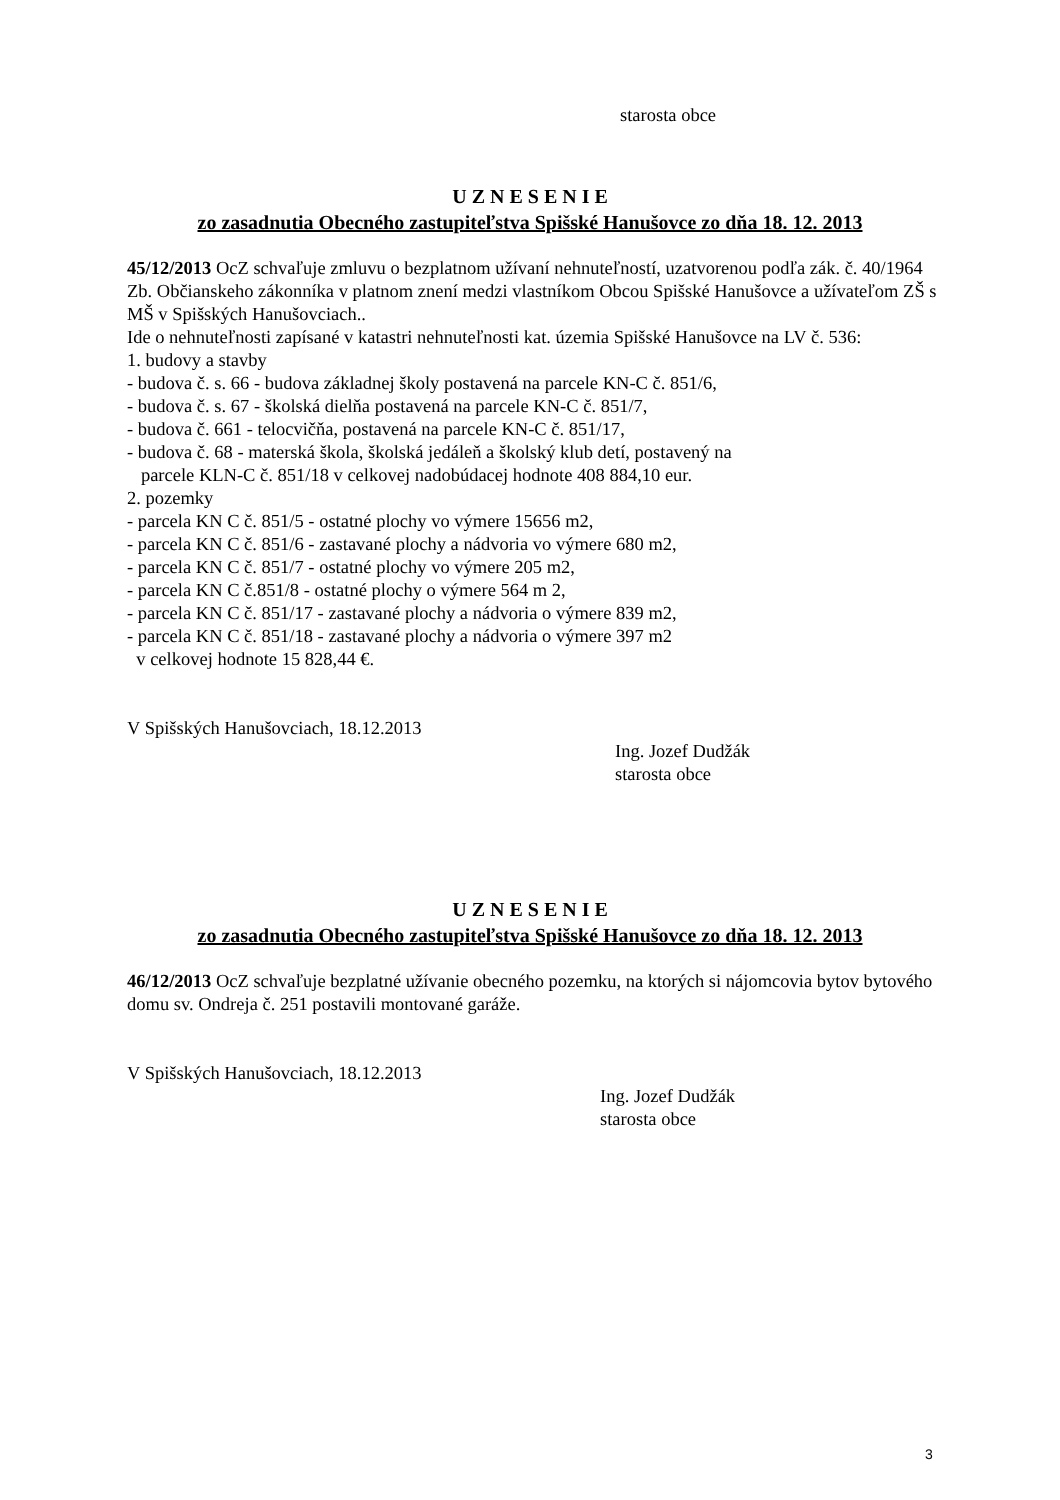starosta obce
U Z N E S E N I E
zo zasadnutia Obecného zastupiteľstva Spišské Hanušovce zo dňa 18. 12. 2013
45/12/2013 OcZ schvaľuje zmluvu o bezplatnom užívaní nehnuteľností, uzatvorenou podľa zák. č. 40/1964 Zb. Občianskeho zákonníka v platnom znení medzi vlastníkom Obcou Spišské Hanušovce a užívateľom ZŠ s MŠ v Spišských Hanušovciach..
Ide o nehnuteľnosti zapísané v katastri nehnuteľnosti kat. územia Spišské Hanušovce na LV č. 536:
1. budovy a stavby
- budova č. s. 66 - budova základnej školy postavená na parcele KN-C č. 851/6,
- budova č. s. 67 - školská dielňa postavená na parcele KN-C č. 851/7,
- budova č. 661 - telocvičňa, postavená na parcele KN-C č. 851/17,
- budova č. 68 - materská škola, školská jedáleň a školský klub detí, postavený na
parcele KLN-C č. 851/18 v celkovej nadobúdacej hodnote 408 884,10 eur.
2. pozemky
- parcela KN C č. 851/5 - ostatné plochy vo výmere 15656 m2,
- parcela KN C č. 851/6 - zastavané plochy a nádvoria vo výmere 680 m2,
- parcela KN C č. 851/7 - ostatné plochy vo výmere 205 m2,
- parcela KN C č.851/8 - ostatné plochy o výmere 564 m 2,
- parcela KN C č. 851/17 - zastavané plochy a nádvoria o výmere 839 m2,
- parcela KN C č. 851/18 - zastavané plochy a nádvoria o výmere 397 m2
v celkovej hodnote 15 828,44 €.
V Spišských Hanušovciach, 18.12.2013
Ing. Jozef Dudžák
starosta obce
U Z N E S E N I E
zo zasadnutia Obecného zastupiteľstva Spišské Hanušovce zo dňa 18. 12. 2013
46/12/2013 OcZ schvaľuje bezplatné užívanie obecného pozemku, na ktorých si nájomcovia bytov bytového domu sv. Ondreja č. 251 postavili montované garáže.
V Spišských Hanušovciach, 18.12.2013
Ing. Jozef Dudžák
starosta obce
3